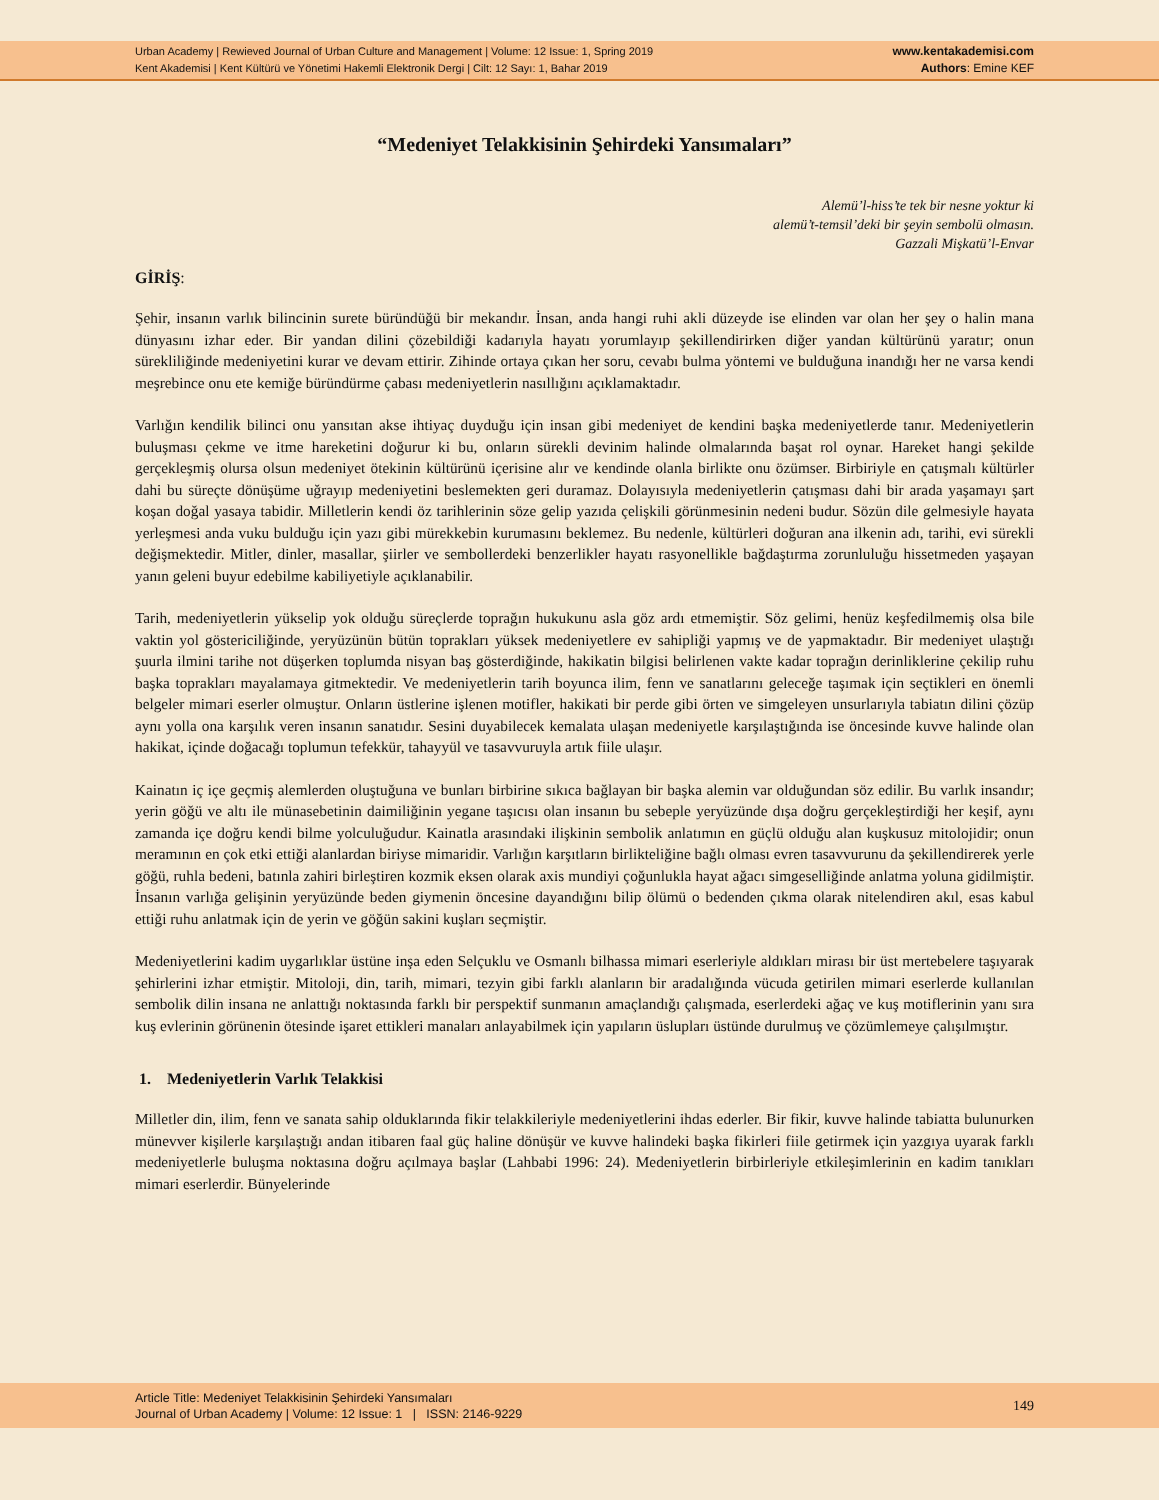Urban Academy | Rewieved Journal of Urban Culture and Management | Volume: 12 Issue: 1, Spring 2019
Kent Akademisi | Kent Kültürü ve Yönetimi Hakemli Elektronik Dergi | Cilt: 12 Sayı: 1, Bahar 2019
www.kentakademisi.com
Authors: Emine KEF
“Medeniyet Telakkisinin Şehirdeki Yansımaları”
Alemü’l-hiss’te tek bir nesne yoktur ki
alemü’t-temsil’deki bir şeyin sembolü olmasın.
Gazzali Mişkatü’l-Envar
GİRİŞ:
Şehir, insanın varlık bilincinin surete büründüğü bir mekandır. İnsan, anda hangi ruhi akli düzeyde ise elinden var olan her şey o halin mana dünyasını izhar eder. Bir yandan dilini çözebildiği kadarıyla hayatı yorumlayıp şekillendirirken diğer yandan kültürünü yaratır; onun sürekliliğinde medeniyetini kurar ve devam ettirir. Zihinde ortaya çıkan her soru, cevabı bulma yöntemi ve bulduğuna inandığı her ne varsa kendi meşrebince onu ete kemiğe büründürme çabası medeniyetlerin nasıllığını açıklamaktadır.
Varlığın kendilik bilinci onu yansıtan akse ihtiyaç duyduğu için insan gibi medeniyet de kendini başka medeniyetlerde tanır. Medeniyetlerin buluşması çekme ve itme hareketini doğurur ki bu, onların sürekli devinim halinde olmalarında başat rol oynar. Hareket hangi şekilde gerçekleşmiş olursa olsun medeniyet ötekinin kültürünü içerisine alır ve kendinde olanla birlikte onu özümser. Birbiriyle en çatışmalı kültürler dahi bu süreçte dönüşüme uğrayıp medeniyetini beslemekten geri duramaz. Dolayısıyla medeniyetlerin çatışması dahi bir arada yaşamayı şart koşan doğal yasaya tabidir. Milletlerin kendi öz tarihlerinin söze gelip yazıda çelişkili görünmesinin nedeni budur. Sözün dile gelmesiyle hayata yerleşmesi anda vuku bulduğu için yazı gibi mürekkebin kurumasını beklemez. Bu nedenle, kültürleri doğuran ana ilkenin adı, tarihi, evi sürekli değişmektedir. Mitler, dinler, masallar, şiirler ve sembollerdeki benzerlikler hayatı rasyonellikle bağdaştırma zorunluluğu hissetmeden yaşayan yanın geleni buyur edebilme kabiliyetiyle açıklanabilir.
Tarih, medeniyetlerin yükselip yok olduğu süreçlerde toprağın hukukunu asla göz ardı etmemiştir. Söz gelimi, henüz keşfedilmemiş olsa bile vaktin yol göstericiliğinde, yeryüzünün bütün toprakları yüksek medeniyetlere ev sahipliği yapmış ve de yapmaktadır. Bir medeniyet ulaştığı şuurla ilmini tarihe not düşerken toplumda nisyan baş gösterdiğinde, hakikatin bilgisi belirlenen vakte kadar toprağın derinliklerine çekilip ruhu başka toprakları mayalamaya gitmektedir. Ve medeniyetlerin tarih boyunca ilim, fenn ve sanatlarını geleceğe taşımak için seçtikleri en önemli belgeler mimari eserler olmuştur. Onların üstlerine işlenen motifler, hakikati bir perde gibi örten ve simgeleyen unsurlarıyla tabiatın dilini çözüp aynı yolla ona karşılık veren insanın sanatıdır. Sesini duyabilecek kemalata ulaşan medeniyetle karşılaştığında ise öncesinde kuvve halinde olan hakikat, içinde doğacağı toplumun tefekkür, tahayyül ve tasavvuruyla artık fiile ulaşır.
Kainatın iç içe geçmiş alemlerden oluştuğuna ve bunları birbirine sıkıca bağlayan bir başka alemin var olduğundan söz edilir. Bu varlık insandır; yerin göğü ve altı ile münasebetinin daimiliğinin yegane taşıcısı olan insanın bu sebeple yeryüzünde dışa doğru gerçekleştirdiği her keşif, aynı zamanda içe doğru kendi bilme yolculuğudur. Kainatla arasındaki ilişkinin sembolik anlatımın en güçlü olduğu alan kuşkusuz mitolojidir; onun meramının en çok etki ettiği alanlardan biriyse mimaridir. Varlığın karşıtların birlikteliğine bağlı olması evren tasavvurunu da şekillendirerek yerle göğü, ruhla bedeni, batınla zahiri birleştiren kozmik eksen olarak axis mundiyi çoğunlukla hayat ağacı simgeselliğinde anlatma yoluna gidilmiştir. İnsanın varlığa gelişinin yeryüzünde beden giymenin öncesine dayandığını bilip ölümü o bedenden çıkma olarak nitelendiren akıl, esas kabul ettiği ruhu anlatmak için de yerin ve göğün sakini kuşları seçmiştir.
Medeniyetlerini kadim uygarlıklar üstüne inşa eden Selçuklu ve Osmanlı bilhassa mimari eserleriyle aldıkları mirası bir üst mertebelere taşıyarak şehirlerini izhar etmiştir. Mitoloji, din, tarih, mimari, tezyin gibi farklı alanların bir aradalığında vücuda getirilen mimari eserlerde kullanılan sembolik dilin insana ne anlattığı noktasında farklı bir perspektif sunmanın amaçlandığı çalışmada, eserlerdeki ağaç ve kuş motiflerinin yanı sıra kuş evlerinin görünenin ötesinde işaret ettikleri manaları anlayabilmek için yapıların üslupları üstünde durulmuş ve çözümlemeye çalışılmıştır.
1. Medeniyetlerin Varlık Telakkisi
Milletler din, ilim, fenn ve sanata sahip olduklarında fikir telakkileriyle medeniyetlerini ihdas ederler. Bir fikir, kuvve halinde tabiatta bulunurken münevver kişilerle karşılaştığı andan itibaren faal güç haline dönüşür ve kuvve halindeki başka fikirleri fiile getirmek için yazgıya uyarak farklı medeniyetlerle buluşma noktasına doğru açılmaya başlar (Lahbabi 1996: 24). Medeniyetlerin birbirleriyle etkileşimlerinin en kadim tanıkları mimari eserlerdir. Bünyelerinde
Article Title: Medeniyet Telakkisinin Şehirdeki Yansımaları
Journal of Urban Academy | Volume: 12 Issue: 1 | ISSN: 2146-9229
149